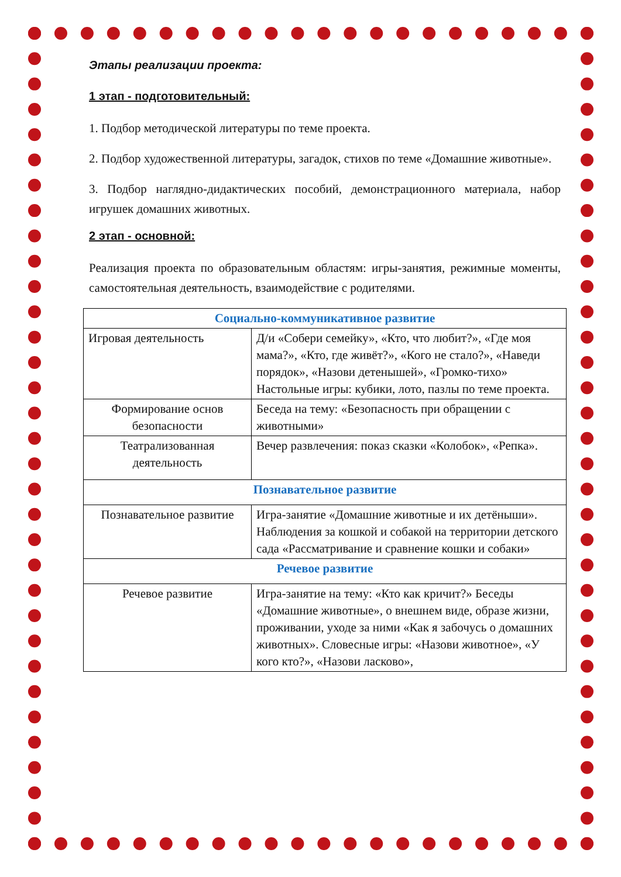Этапы реализации проекта:
1 этап - подготовительный:
1. Подбор методической литературы по теме проекта.
2. Подбор художественной литературы, загадок, стихов по теме «Домашние животные».
3. Подбор наглядно-дидактических пособий, демонстрационного материала, набор игрушек домашних животных.
2 этап - основной:
Реализация проекта по образовательным областям: игры-занятия, режимные моменты, самостоятельная деятельность, взаимодействие с родителями.
| Социально-коммуникативное развитие | |
| Игровая деятельность | Д/и «Собери семейку», «Кто, что любит?», «Где моя мама?», «Кто, где живёт?», «Кого не стало?», «Наведи порядок», «Назови детенышей», «Громко-тихо» Настольные игры: кубики, лото, пазлы по теме проекта. |
| Формирование основ безопасности | Беседа на тему: «Безопасность при обращении с животными» |
| Театрализованная деятельность | Вечер развлечения: показ сказки «Колобок», «Репка». |
| Познавательное развитие | |
| Познавательное развитие | Игра-занятие «Домашние животные и их детёныши». Наблюдения за кошкой и собакой на территории детского сада «Рассматривание и сравнение кошки и собаки» |
| Речевое развитие | |
| Речевое развитие | Игра-занятие на тему: «Кто как кричит?» Беседы «Домашние животные», о внешнем виде, образе жизни, проживании, уходе за ними «Как я забочусь о домашних животных». Словесные игры: «Назови животное», «У кого кто?», «Назови ласково», |